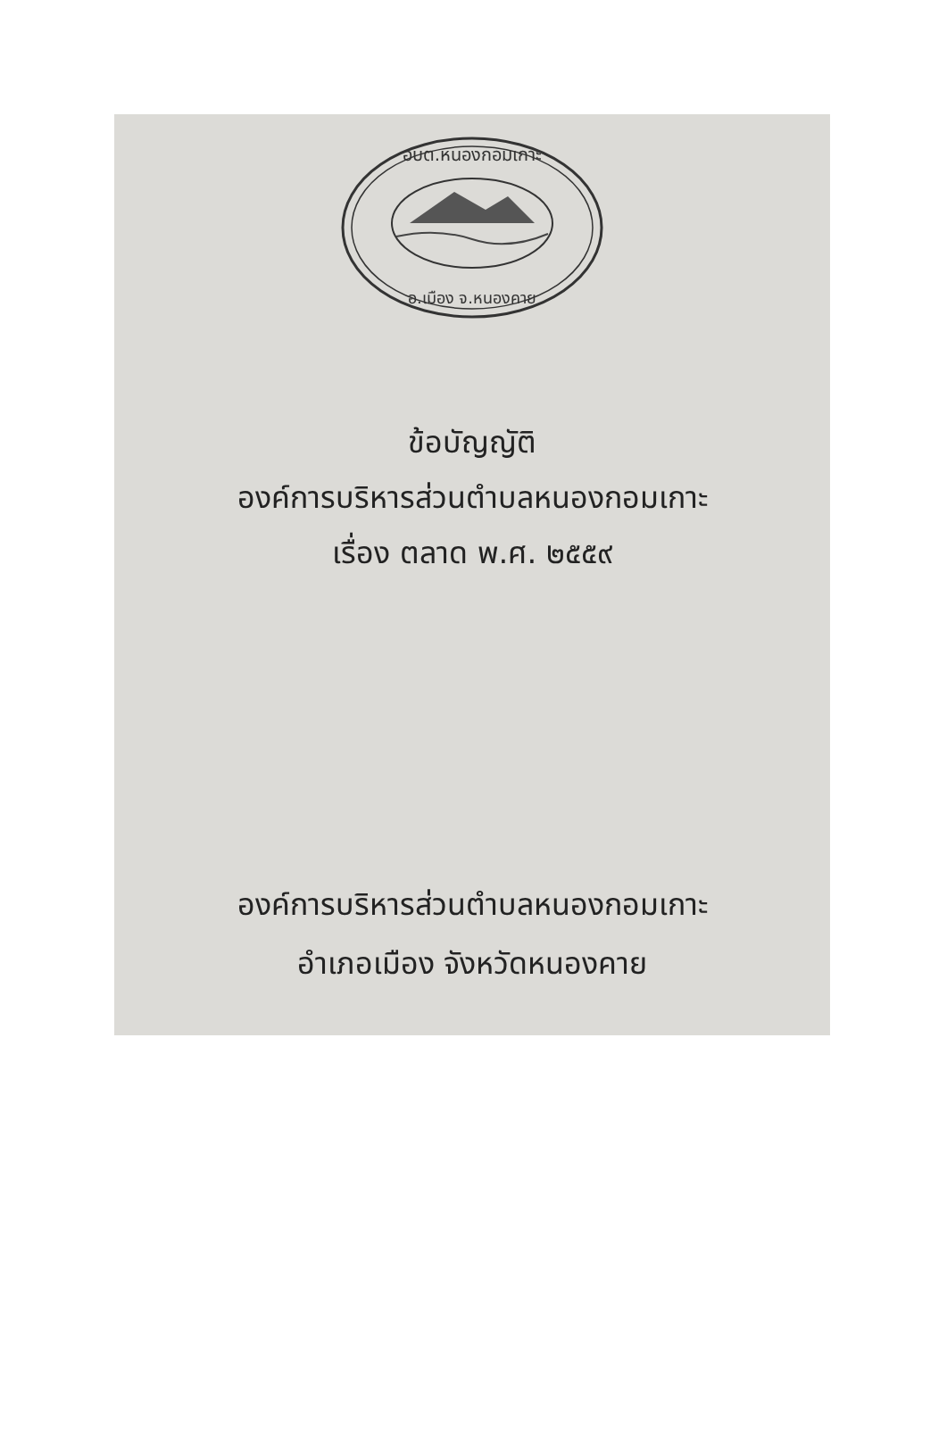อบต.หนองกอมเกาะ
อ.เมือง จ.หนองคาย
ข้อบัญญัติ
องค์การบริหารส่วนตำบลหนองกอมเกาะ
เรื่อง ตลาด พ.ศ. ๒๕๕๙
องค์การบริหารส่วนตำบลหนองกอมเกาะ
อำเภอเมือง จังหวัดหนองคาย